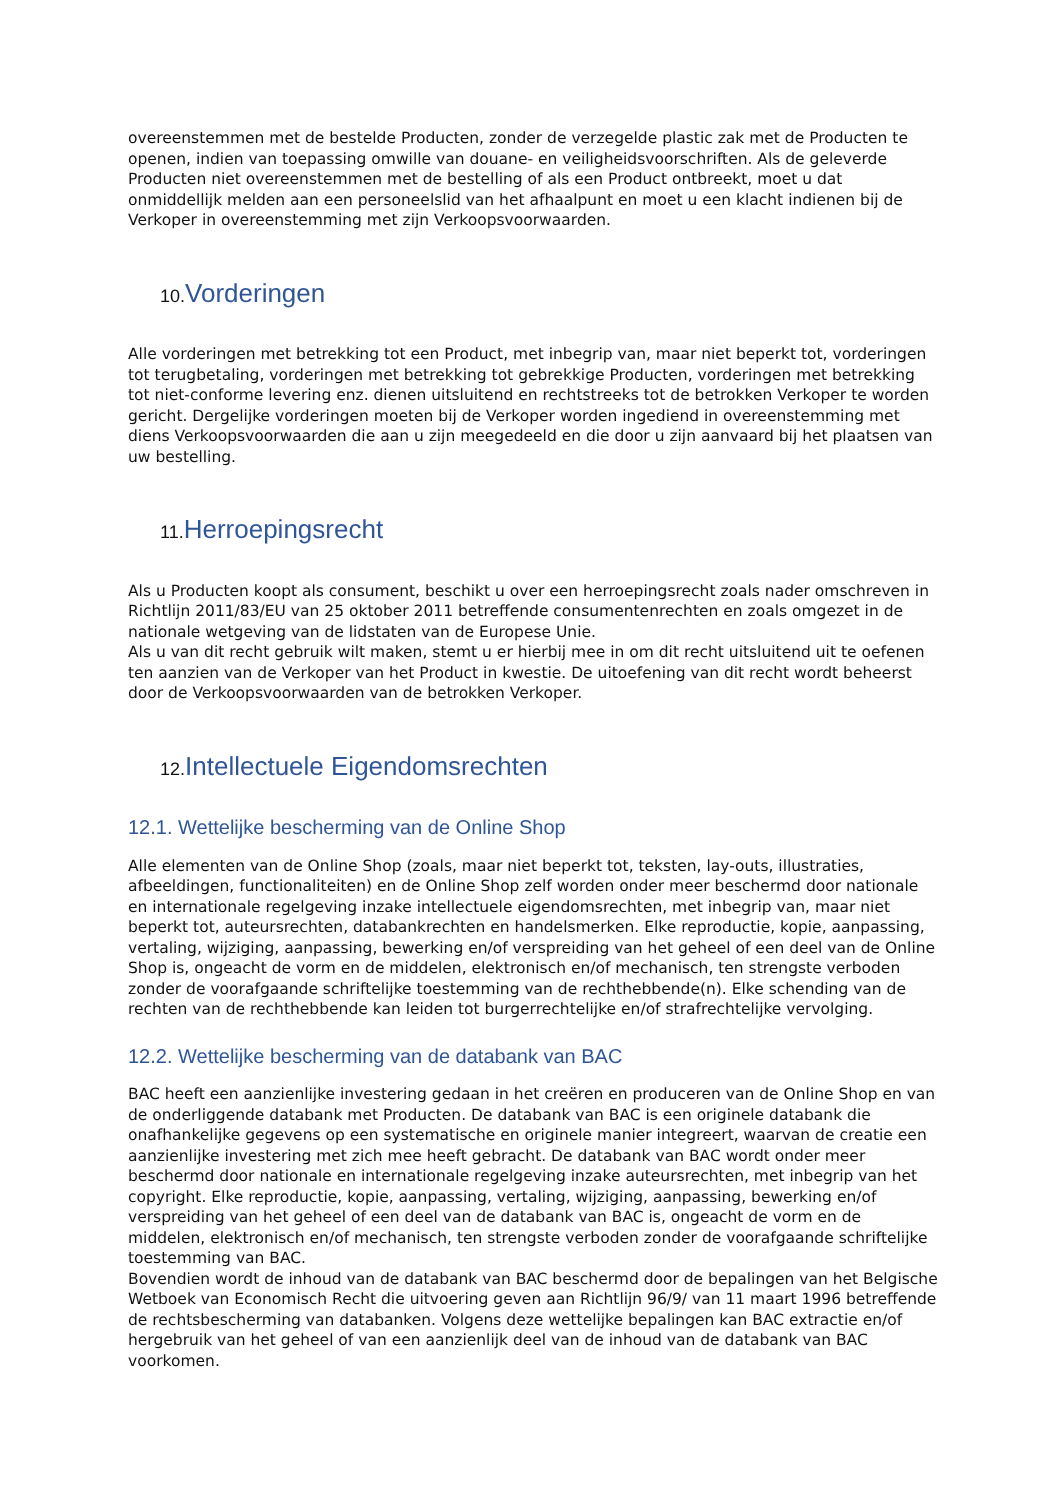overeenstemmen met de bestelde Producten, zonder de verzegelde plastic zak met de Producten te openen, indien van toepassing omwille van douane- en veiligheidsvoorschriften. Als de geleverde Producten niet overeenstemmen met de bestelling of als een Product ontbreekt, moet u dat onmiddellijk melden aan een personeelslid van het afhaalpunt en moet u een klacht indienen bij de Verkoper in overeenstemming met zijn Verkoopsvoorwaarden.
10. Vorderingen
Alle vorderingen met betrekking tot een Product, met inbegrip van, maar niet beperkt tot, vorderingen tot terugbetaling, vorderingen met betrekking tot gebrekkige Producten, vorderingen met betrekking tot niet-conforme levering enz. dienen uitsluitend en rechtstreeks tot de betrokken Verkoper te worden gericht. Dergelijke vorderingen moeten bij de Verkoper worden ingediend in overeenstemming met diens Verkoopsvoorwaarden die aan u zijn meegedeeld en die door u zijn aanvaard bij het plaatsen van uw bestelling.
11. Herroepingsrecht
Als u Producten koopt als consument, beschikt u over een herroepingsrecht zoals nader omschreven in Richtlijn 2011/83/EU van 25 oktober 2011 betreffende consumentenrechten en zoals omgezet in de nationale wetgeving van de lidstaten van de Europese Unie.
Als u van dit recht gebruik wilt maken, stemt u er hierbij mee in om dit recht uitsluitend uit te oefenen ten aanzien van de Verkoper van het Product in kwestie. De uitoefening van dit recht wordt beheerst door de Verkoopsvoorwaarden van de betrokken Verkoper.
12. Intellectuele Eigendomsrechten
12.1. Wettelijke bescherming van de Online Shop
Alle elementen van de Online Shop (zoals, maar niet beperkt tot, teksten, lay-outs, illustraties, afbeeldingen, functionaliteiten) en de Online Shop zelf worden onder meer beschermd door nationale en internationale regelgeving inzake intellectuele eigendomsrechten, met inbegrip van, maar niet beperkt tot, auteursrechten, databankrechten en handelsmerken. Elke reproductie, kopie, aanpassing, vertaling, wijziging, aanpassing, bewerking en/of verspreiding van het geheel of een deel van de Online Shop is, ongeacht de vorm en de middelen, elektronisch en/of mechanisch, ten strengste verboden zonder de voorafgaande schriftelijke toestemming van de rechthebbende(n). Elke schending van de rechten van de rechthebbende kan leiden tot burgerrechtelijke en/of strafrechtelijke vervolging.
12.2. Wettelijke bescherming van de databank van BAC
BAC heeft een aanzienlijke investering gedaan in het creëren en produceren van de Online Shop en van de onderliggende databank met Producten. De databank van BAC is een originele databank die onafhankelijke gegevens op een systematische en originele manier integreert, waarvan de creatie een aanzienlijke investering met zich mee heeft gebracht. De databank van BAC wordt onder meer beschermd door nationale en internationale regelgeving inzake auteursrechten, met inbegrip van het copyright. Elke reproductie, kopie, aanpassing, vertaling, wijziging, aanpassing, bewerking en/of verspreiding van het geheel of een deel van de databank van BAC is, ongeacht de vorm en de middelen, elektronisch en/of mechanisch, ten strengste verboden zonder de voorafgaande schriftelijke toestemming van BAC.
Bovendien wordt de inhoud van de databank van BAC beschermd door de bepalingen van het Belgische Wetboek van Economisch Recht die uitvoering geven aan Richtlijn 96/9/ van 11 maart 1996 betreffende de rechtsbescherming van databanken. Volgens deze wettelijke bepalingen kan BAC extractie en/of hergebruik van het geheel of van een aanzienlijk deel van de inhoud van de databank van BAC voorkomen.